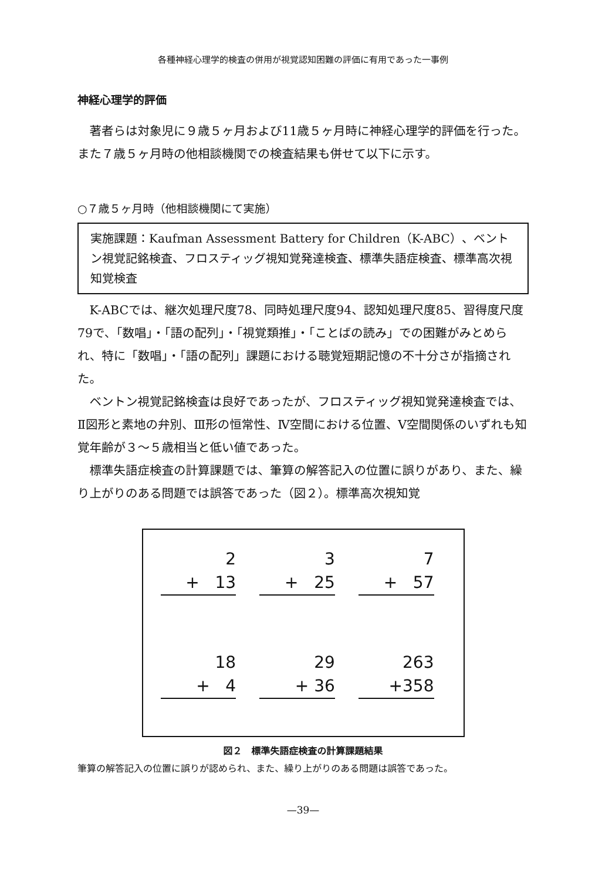各種神経心理学的検査の併用が視覚認知困難の評価に有用であった一事例
神経心理学的評価
著者らは対象児に９歳５ヶ月および11歳５ヶ月時に神経心理学的評価を行った。また７歳５ヶ月時の他相談機関での検査結果も併せて以下に示す。
○７歳５ヶ月時（他相談機関にて実施）
実施課題：Kaufman Assessment Battery for Children（K-ABC）、ベントン視覚記銘検査、フロスティッグ視知覚発達検査、標準失語症検査、標準高次視知覚検査
K-ABCでは、継次処理尺度78、同時処理尺度94、認知処理尺度85、習得度尺度79で、「数唱」・「語の配列」・「視覚類推」・「ことばの読み」での困難がみとめられ、特に「数唱」・「語の配列」課題における聴覚短期記憶の不十分さが指摘された。
ベントン視覚記銘検査は良好であったが、フロスティッグ視知覚発達検査では、Ⅱ図形と素地の弁別、Ⅲ形の恒常性、Ⅳ空間における位置、Ⅴ空間関係のいずれも知覚年齢が３～５歳相当と低い値であった。
標準失語症検査の計算課題では、筆算の解答記入の位置に誤りがあり、また、繰り上がりのある問題では誤答であった（図２）。標準高次視知覚
2
+ 13
3
+ 25
7
+ 57
18
+ 4
29
+ 36
263
+358
図２　標準失語症検査の計算課題結果
筆算の解答記入の位置に誤りが認められ、また、繰り上がりのある問題は誤答であった。
—39—